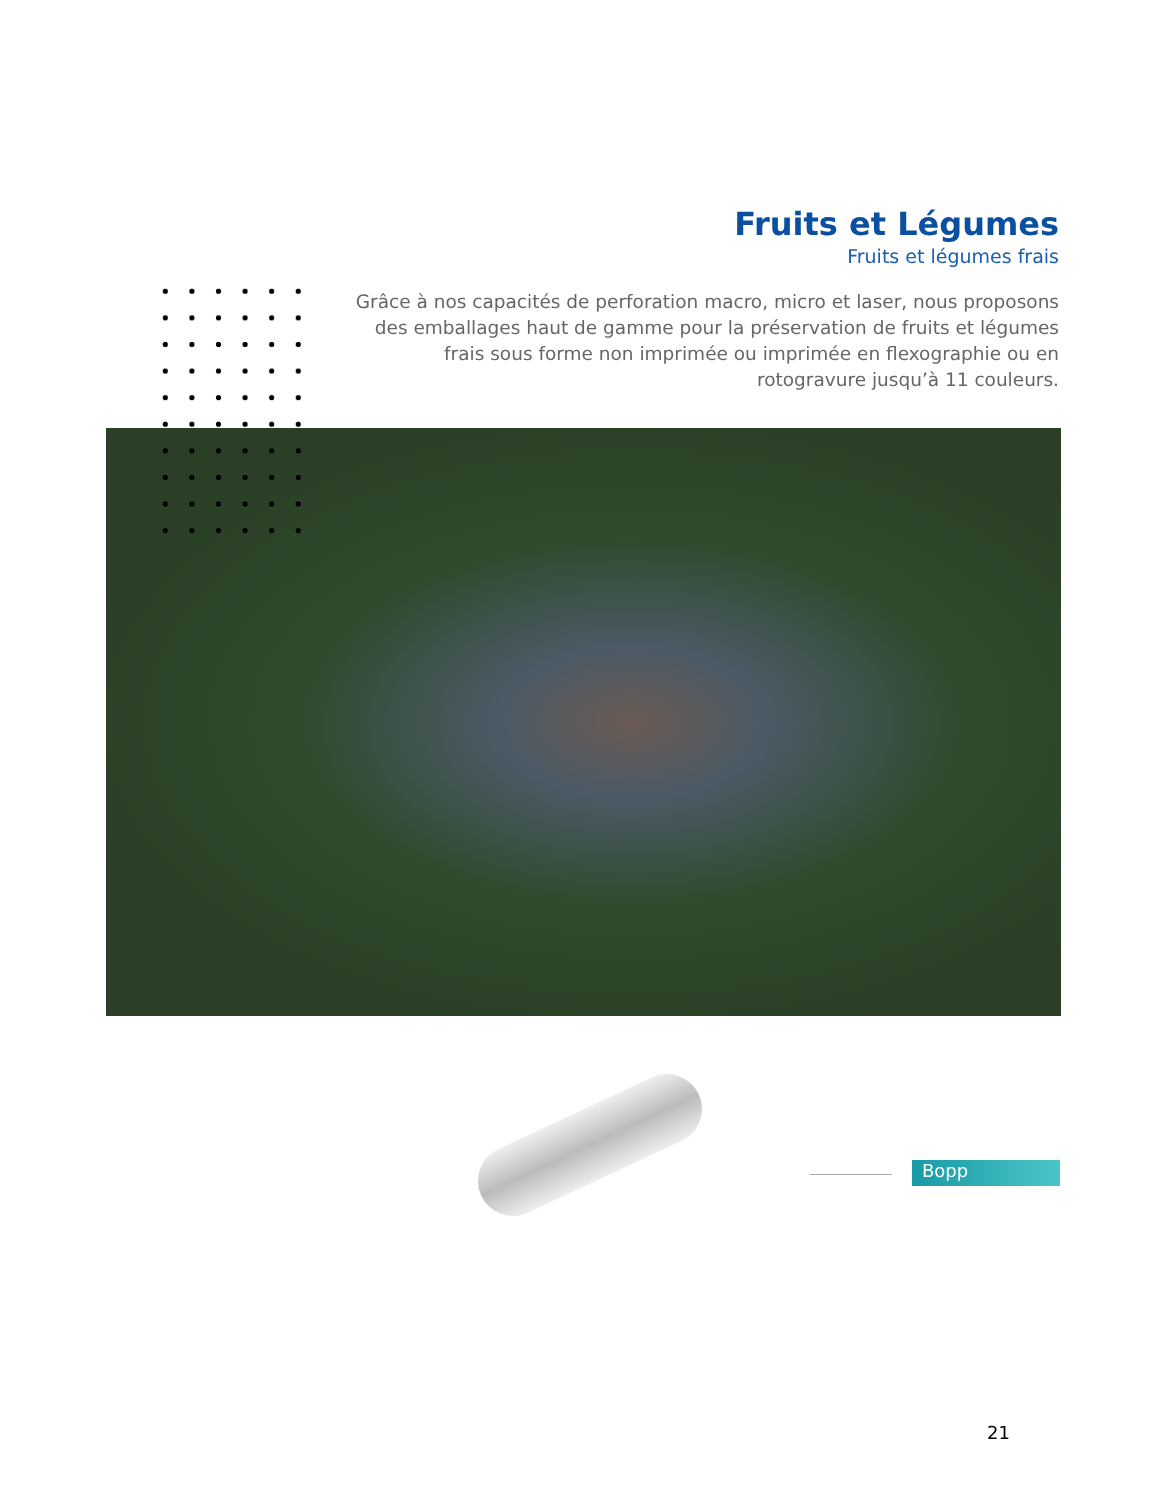Fruits et Légumes
Fruits et légumes frais
Grâce à nos capacités de perforation macro, micro et laser, nous proposons des emballages haut de gamme pour la préservation de fruits et légumes frais sous forme non imprimée ou imprimée en flexographie ou en rotogravure jusqu’à 11 couleurs.
Bopp
21